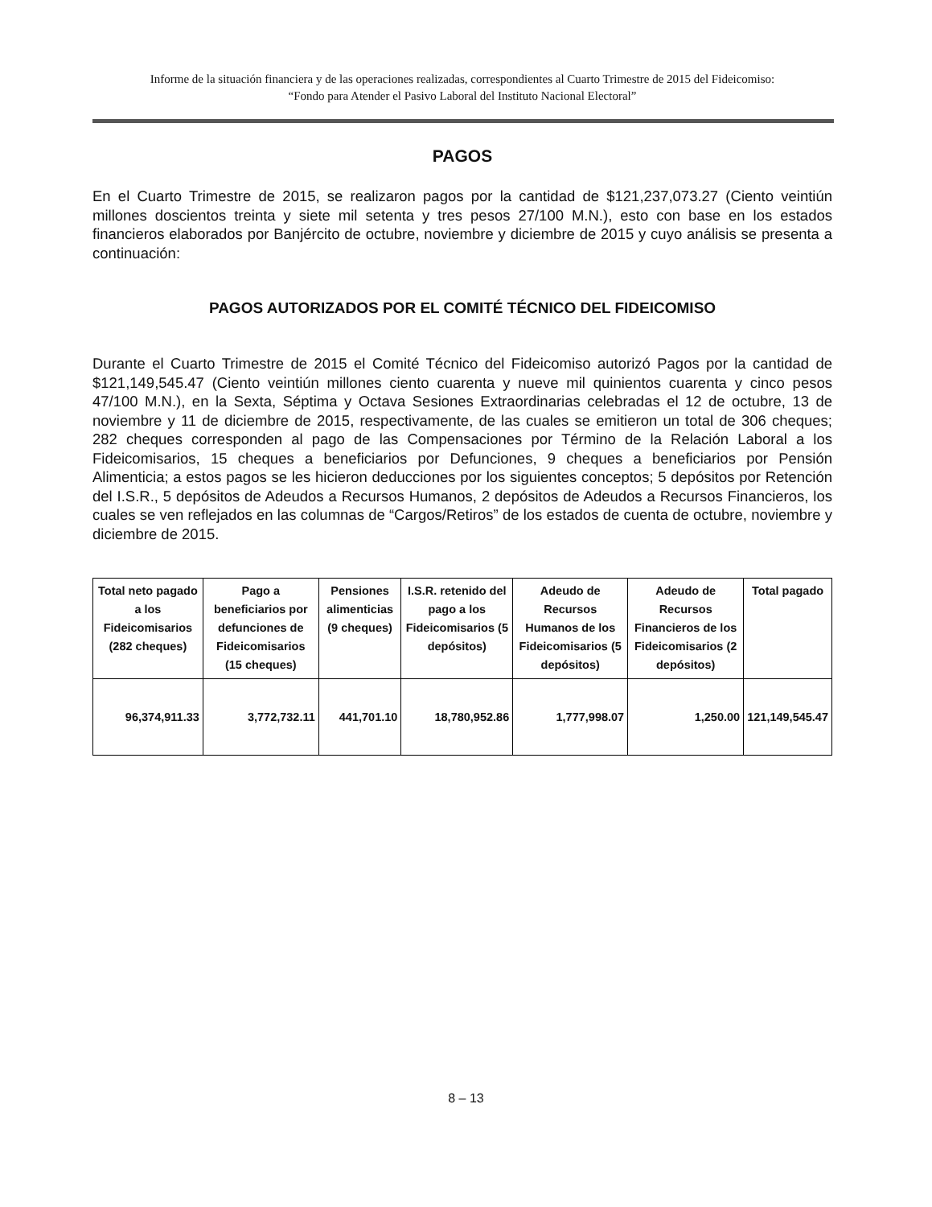Informe de la situación financiera y de las operaciones realizadas, correspondientes al Cuarto Trimestre de 2015 del Fideicomiso:
“Fondo para Atender el Pasivo Laboral del Instituto Nacional Electoral”
PAGOS
En el Cuarto Trimestre de 2015, se realizaron pagos por la cantidad de $121,237,073.27 (Ciento veintiún millones doscientos treinta y siete mil setenta y tres pesos 27/100 M.N.), esto con base en los estados financieros elaborados por Banjército de octubre, noviembre y diciembre de 2015 y cuyo análisis se presenta a continuación:
PAGOS AUTORIZADOS POR EL COMITÉ TÉCNICO DEL FIDEICOMISO
Durante el Cuarto Trimestre de 2015 el Comité Técnico del Fideicomiso autorizó Pagos por la cantidad de $121,149,545.47 (Ciento veintiún millones ciento cuarenta y nueve mil quinientos cuarenta y cinco pesos 47/100 M.N.), en la Sexta, Séptima y Octava Sesiones Extraordinarias celebradas el 12 de octubre, 13 de noviembre y 11 de diciembre de 2015, respectivamente, de las cuales se emitieron un total de 306 cheques; 282 cheques corresponden al pago de las Compensaciones por Término de la Relación Laboral a los Fideicomisarios, 15 cheques a beneficiarios por Defunciones, 9 cheques a beneficiarios por Pensión Alimenticia; a estos pagos se les hicieron deducciones por los siguientes conceptos; 5 depósitos por Retención del I.S.R., 5 depósitos de Adeudos a Recursos Humanos, 2 depósitos de Adeudos a Recursos Financieros, los cuales se ven reflejados en las columnas de “Cargos/Retiros” de los estados de cuenta de octubre, noviembre y diciembre de 2015.
| Total neto pagado a los Fideicomisarios (282 cheques) | Pago a beneficiarios por defunciones de Fideicomisarios (15 cheques) | Pensiones alimenticias (9 cheques) | I.S.R. retenido del pago a los Fideicomisarios (5 depósitos) | Adeudo de Recursos Humanos de los Fideicomisarios (5 depósitos) | Adeudo de Recursos Financieros de los Fideicomisarios (2 depósitos) | Total pagado |
| --- | --- | --- | --- | --- | --- | --- |
| 96,374,911.33 | 3,772,732.11 | 441,701.10 | 18,780,952.86 | 1,777,998.07 | 1,250.00 | 121,149,545.47 |
8 – 13